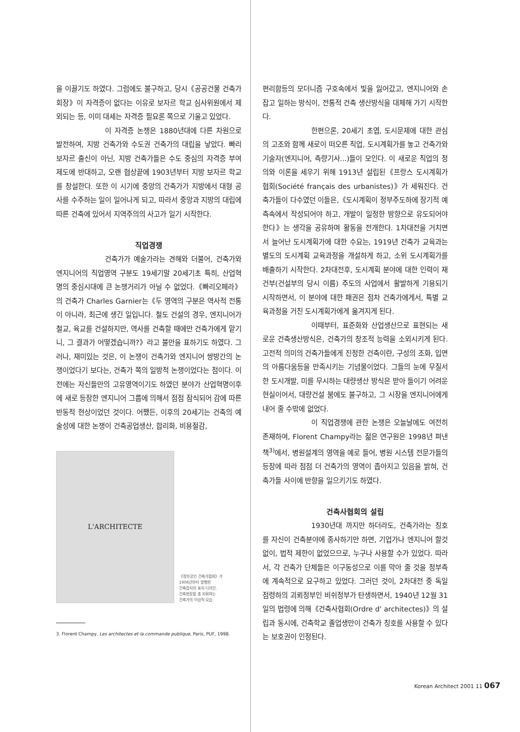을 이끌기도 하였다. 그럼에도 불구하고, 당시《공공건물 건축가 회장》이 자격증이 없다는 이유로 보자르 학교 심사위원에서 제외되는 등, 이미 대세는 자격증 필요론 쪽으로 기울고 있었다.
이 자격증 논쟁은 1880년대에 다른 차원으로 발전하여, 지방 건축가와 수도권 건축가의 대립을 낳았다. 빠리 보자르 출신이 아닌, 지방 건축가들은 수도 중심의 자격증 부여 제도에 반대하고, 오랜 협상끝에 1903년부터 지방 보자르 학교를 창설한다. 또한 이 시기에 중앙의 건축가가 지방에서 대형 공사를 수주하는 일이 일어나게 되고, 따라서 중앙과 지방의 대립에 따른 건축에 있어서 지역주의의 사고가 일기 시작한다.
직업경쟁
건축가가 예술가라는 견해와 더불어, 건축가와 엔지니어의 직업영역 구분도 19세기말 20세기초 특히, 산업혁명의 중심시대에 큰 논쟁거리가 아닐 수 없었다.《빠리오페라》의 건축가 Charles Garnier는《두 영역의 구분은 역사적 전통이 아니라, 최근에 생긴 일입니다. 철도 건설의 경우, 엔지니어가 철교, 육교를 건설하지만, 역사를 건축할 때에만 건축가에게 맡기니, 그 결과가 어떻겠습니까?》라고 불만을 표하기도 하였다. 그러나, 재미있는 것은, 이 논쟁이 건축가와 엔지니어 쌍방간의 논쟁이었다기 보다는, 건축가 쪽의 일방적 논쟁이었다는 점이다. 이전에는 자신들만의 고유영역이기도 하였던 분야가 산업혁명이후에 새로 등장한 엔지니어 그룹에 의해서 점점 잠식되어 감에 따른 반동적 현상이었던 것이다. 어쨌든, 이후의 20세기는 건축의 예술성에 대한 논쟁이 건축공업생산, 합리화, 비용절감,
L'ARCHITECTE
《정부공인 건축가협회》가
1906년부터 발행한
건축잡지의 표지 디자인.
건축현장을 총 지휘하는
건축가의 이상적 모습.
3. Florent Champy, Les architectes et la commande publique, Paris, PUF, 1998.
편리함등의 모더니즘 구호속에서 빛을 잃어갔고, 엔지니어와 손잡고 일하는 방식이, 전통적 건축 생산방식을 대체해 가기 시작한다.
한편으론, 20세기 초엽, 도시문제에 대한 관심의 고조와 함께 새로이 떠오른 직업, 도시계획가를 놓고 건축가와 기술자(엔지니어, 측량기사...)들이 모인다. 이 새로운 직업의 정의와 이론을 세우기 위해 1913년 설립된《프랑스 도시계획가 협회(Société français des urbanistes)》가 세워진다. 건축가들이 다수였던 이들은,《도시계획이 정부주도하에 장기적 예측속에서 작성되어야 하고, 개발이 일정한 방향으로 유도되어야 한다》는 생각을 공유하며 활동을 전개한다. 1차대전을 거치면서 늘어난 도시계획가에 대한 수요는, 1919년 건축가 교육과는 별도의 도시계획 교육과정을 개설하게 하고, 소위 도시계획가를 배출하기 시작한다. 2차대전후, 도시계획 분야에 대한 인력이 재건부(건설부의 당시 이름) 주도의 사업에서 활발하게 기용되기 시작하면서, 이 분야에 대한 패권은 점차 건축가에게서, 특별 교육과정을 거친 도시계획가에게 옮겨지게 된다.
이때부터, 표준화와 산업생산으로 표현되는 새로운 건축생산방식은, 건축가의 창조적 능력을 소외시키게 된다. 고전적 의미의 건축가들에게 진정한 건축이란, 구성의 조화, 입면의 아름다움등을 만족시키는 기념물이었다. 그들의 눈에 무질서한 도시개발, 미를 무시하는 대량생산 방식은 받아 들이기 어려운 현실이어서, 대량건설 붐에도 불구하고, 그 시장을 엔지니어에게 내어 줄 수밖에 없었다.
이 직업경쟁에 관한 논쟁은 오늘날에도 여전히 존재하여, Florent Champy라는 젊은 연구원은 1998년 펴낸 책<sup>3)</sup>에서, 병원설계의 영역을 예로 들어, 병원 시스템 전문가들의 등장에 따라 점점 더 건축가의 영역이 좁아지고 있음을 밝혀, 건축가들 사이에 반향을 일으키기도 하였다.
건축사협회의 설립
1930년대 까지만 하더라도, 건축가라는 칭호를 자신이 건축분야에 종사하기만 하면, 기업가나 엔지니어 할것 없이, 법적 제한이 없었으므로, 누구나 사용할 수가 있었다. 따라서, 각 건축가 단체들은 이구동성으로 이를 막아 줄 것을 정부측에 계속적으로 요구하고 있었다. 그러던 것이, 2차대전 중 독일점령하의 괴뢰정부인 비쉬정부가 탄생하면서, 1940년 12월 31일의 법령에 의해《건축사협회(Ordre d' architectes)》의 설립과 동시에, 건축학교 졸업생만이 건축가 칭호를 사용할 수 있다는 보호권이 인정된다.
Korean Architect 2001 11 067